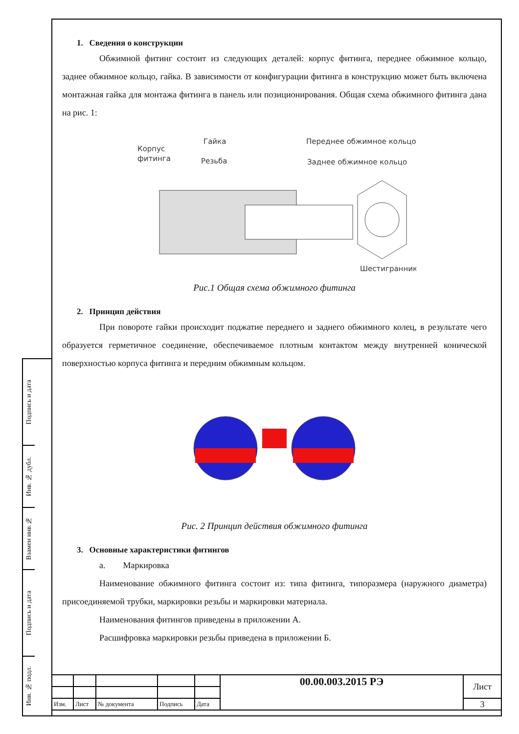Подпись и дата
Инв. № дубл.
Взамен инв.№
Подпись и дата
Инв. № подл.
1. Сведения о конструкции
Обжимной фитинг состоит из следующих деталей: корпус фитинга, переднее обжимное кольцо, заднее обжимное кольцо, гайка. В зависимости от конфигурации фитинга в конструкцию может быть включена монтажная гайка для монтажа фитинга в панель или позиционирования. Общая схема обжимного фитинга дана на рис. 1:
Корпус
фитинга
Гайка
Резьба
Переднее обжимное кольцо
Заднее обжимное кольцо
Шестигранник
Рис.1 Общая схема обжимного фитинга
2. Принцип действия
При повороте гайки происходит поджатие переднего и заднего обжимного колец, в результате чего образуется герметичное соединение, обеспечиваемое плотным контактом между внутренней конической поверхностью корпуса фитинга и передним обжимным кольцом.
Рис. 2 Принцип действия обжимного фитинга
3. Основные характеристики фитингов
a. Маркировка
Наименование обжимного фитинга состоит из: типа фитинга, типоразмера (наружного диаметра) присоединяемой трубки, маркировки резьбы и маркировки материала.
Наименования фитингов приведены в приложении А.
Расшифровка маркировки резьбы приведена в приложении Б.
| | | | | | 00.00.003.2015 РЭ | Лист |
| Изм. | Лист | № документа | Подпись | Дата | | 3 |